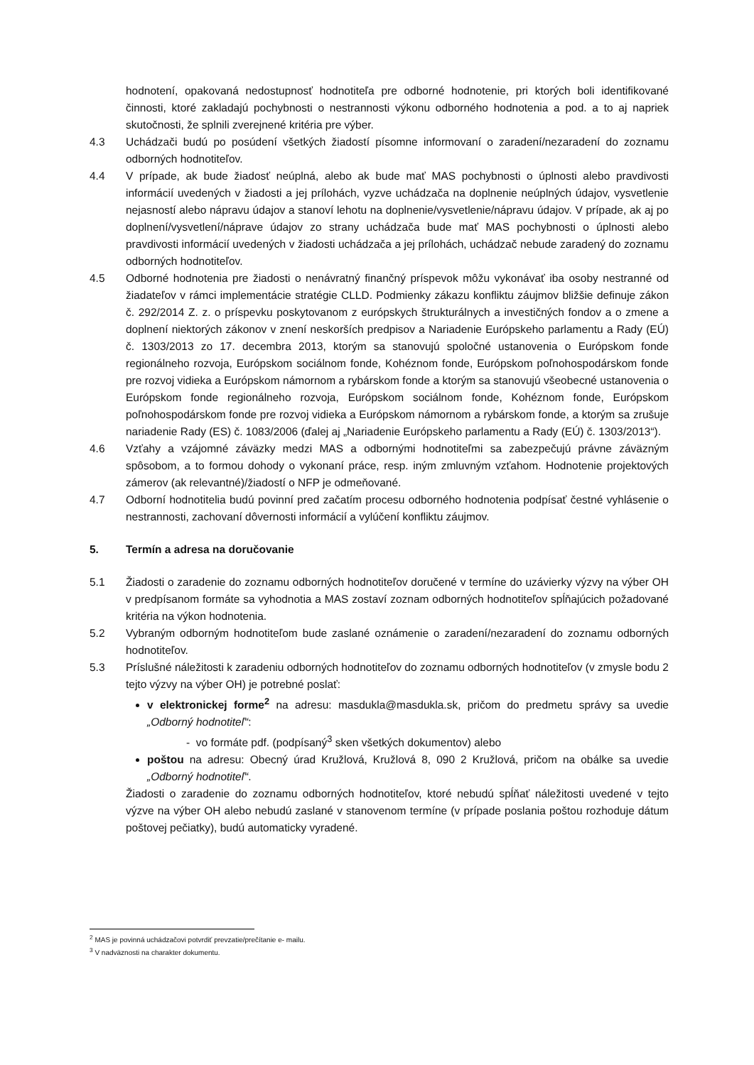hodnotení, opakovaná nedostupnosť hodnotiteľa pre odborné hodnotenie, pri ktorých boli identifikované činnosti, ktoré zakladajú pochybnosti o nestrannosti výkonu odborného hodnotenia a pod. a to aj napriek skutočnosti, že splnili zverejnené kritéria pre výber.
4.3 Uchádzači budú po posúdení všetkých žiadostí písomne informovaní o zaradení/nezaradení do zoznamu odborných hodnotiteľov.
4.4 V prípade, ak bude žiadosť neúplná, alebo ak bude mať MAS pochybnosti o úplnosti alebo pravdivosti informácií uvedených v žiadosti a jej prílohách, vyzve uchádzača na doplnenie neúplných údajov, vysvetlenie nejasností alebo nápravu údajov a stanoví lehotu na doplnenie/vysvetlenie/nápravu údajov. V prípade, ak aj po doplnení/vysvetlení/náprave údajov zo strany uchádzača bude mať MAS pochybnosti o úplnosti alebo pravdivosti informácií uvedených v žiadosti uchádzača a jej prílohách, uchádzač nebude zaradený do zoznamu odborných hodnotiteľov.
4.5 Odborné hodnotenia pre žiadosti o nenávratný finančný príspevok môžu vykonávať iba osoby nestranné od žiadateľov v rámci implementácie stratégie CLLD. Podmienky zákazu konfliktu záujmov bližšie definuje zákon č. 292/2014 Z. z. o príspevku poskytovanom z európskych štrukturálnych a investičných fondov a o zmene a doplnení niektorých zákonov v znení neskorších predpisov a Nariadenie Európskeho parlamentu a Rady (EÚ) č. 1303/2013 zo 17. decembra 2013, ktorým sa stanovujú spoločné ustanovenia o Európskom fonde regionálneho rozvoja, Európskom sociálnom fonde, Kohéznom fonde, Európskom poľnohospodárskom fonde pre rozvoj vidieka a Európskom námornom a rybárskom fonde a ktorým sa stanovujú všeobecné ustanovenia o Európskom fonde regionálneho rozvoja, Európskom sociálnom fonde, Kohéznom fonde, Európskom poľnohospodárskom fonde pre rozvoj vidieka a Európskom námornom a rybárskom fonde, a ktorým sa zrušuje nariadenie Rady (ES) č. 1083/2006 (ďalej aj „Nariadenie Európskeho parlamentu a Rady (EÚ) č. 1303/2013“).
4.6 Vzťahy a vzájomné záväzky medzi MAS a odbornými hodnotiteľmi sa zabezpečujú právne záväzným spôsobom, a to formou dohody o vykonaní práce, resp. iným zmluvným vzťahom. Hodnotenie projektových zámerov (ak relevantné)/žiadostí o NFP je odmeňované.
4.7 Odborní hodnotitelia budú povinní pred začatím procesu odborného hodnotenia podpísať čestné vyhlásenie o nestrannosti, zachovaní dôvernosti informácií a vylúčení konfliktu záujmov.
5. Termín a adresa na doručovanie
5.1 Žiadosti o zaradenie do zoznamu odborných hodnotiteľov doručené v termíne do uzávierky výzvy na výber OH v predpísanom formáte sa vyhodnotia a MAS zostaví zoznam odborných hodnotiteľov spĺňajúcich požadované kritéria na výkon hodnotenia.
5.2 Vybraným odborným hodnotiteľom bude zaslané oznámenie o zaradení/nezaradení do zoznamu odborných hodnotiteľov.
5.3 Príslušné náležitosti k zaradeniu odborných hodnotiteľov do zoznamu odborných hodnotiteľov (v zmysle bodu 2 tejto výzvy na výber OH) je potrebné poslať:
v elektronickej forme<sup>2</sup> na adresu: masdukla@masdukla.sk, pričom do predmetu správy sa uvedie „Odborný hodnotiteľ“:
- vo formáte pdf. (podpísaný<sup>3</sup> sken všetkých dokumentov) alebo
poštou na adresu: Obecný úrad Kružlová, Kružlová 8, 090 2 Kružlová, pričom na obálke sa uvedie „Odborný hodnotiteľ“.
Žiadosti o zaradenie do zoznamu odborných hodnotiteľov, ktoré nebudú spĺňať náležitosti uvedené v tejto výzve na výber OH alebo nebudú zaslané v stanovenom termíne (v prípade poslania poštou rozhoduje dátum poštovej pečiatky), budú automaticky vyradené.
<sup>2</sup> MAS je povinná uchádzačovi potvrdiť prevzatie/prečítanie e- mailu.
<sup>3</sup> V nadväznosti na charakter dokumentu.